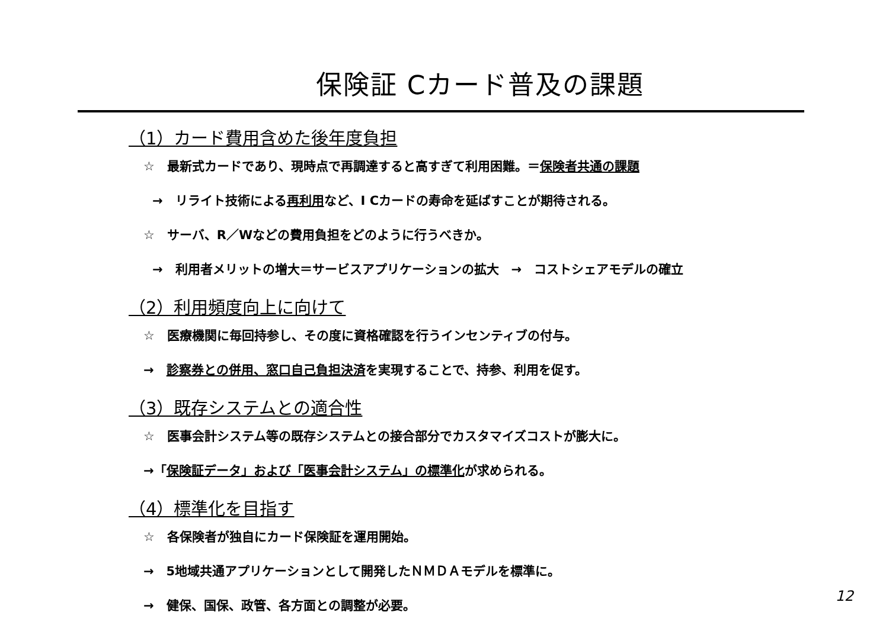保険証 Cカード普及の課題
（1）カード費用含めた後年度負担
☆　最新式カードであり、現時点で再調達すると高すぎて利用困難。＝保険者共通の課題
→　リライト技術による再利用など、I Cカードの寿命を延ばすことが期待される。
☆　サーバ、R／Wなどの費用負担をどのように行うべきか。
→　利用者メリットの増大＝サービスアプリケーションの拡大　→　コストシェアモデルの確立
（2）利用頻度向上に向けて
☆　医療機関に毎回持参し、その度に資格確認を行うインセンティブの付与。
→　診察券との併用、窓口自己負担決済を実現することで、持参、利用を促す。
（3）既存システムとの適合性
☆　医事会計システム等の既存システムとの接合部分でカスタマイズコストが膨大に。
→「保険証データ」および「医事会計システム」の標準化が求められる。
（4）標準化を目指す
☆　各保険者が独自にカード保険証を運用開始。
→　5地域共通アプリケーションとして開発したＮＭＤＡモデルを標準に。
→　健保、国保、政管、各方面との調整が必要。
12